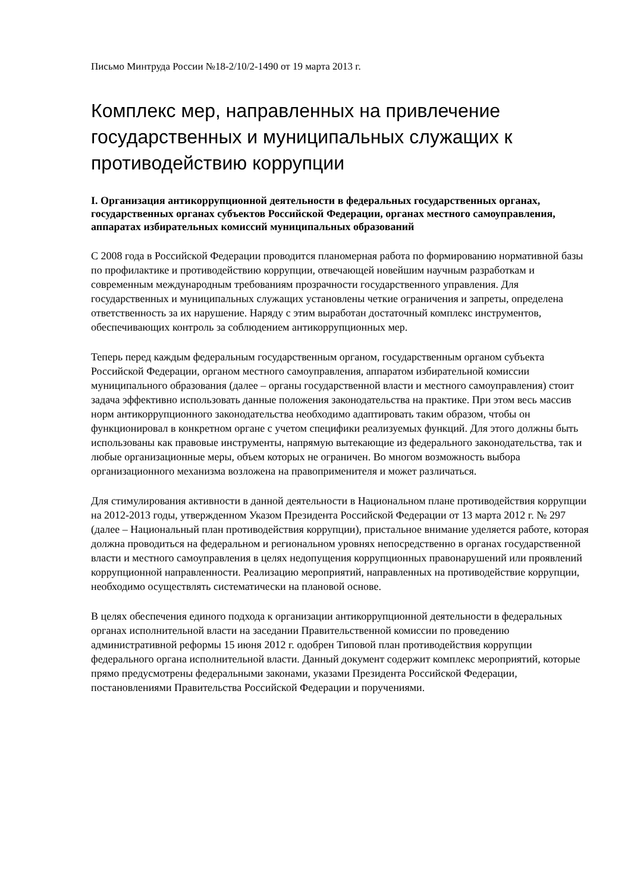Письмо Минтруда России №18-2/10/2-1490 от 19 марта 2013 г.
Комплекс мер, направленных на привлечение государственных и муниципальных служащих к противодействию коррупции
I. Организация антикоррупционной деятельности в федеральных государственных органах, государственных органах субъектов Российской Федерации, органах местного самоуправления, аппаратах избирательных комиссий муниципальных образований
С 2008 года в Российской Федерации проводится планомерная работа по формированию нормативной базы по профилактике и противодействию коррупции, отвечающей новейшим научным разработкам и современным международным требованиям прозрачности государственного управления. Для государственных и муниципальных служащих установлены четкие ограничения и запреты, определена ответственность за их нарушение. Наряду с этим выработан достаточный комплекс инструментов, обеспечивающих контроль за соблюдением антикоррупционных мер.
Теперь перед каждым федеральным государственным органом, государственным органом субъекта Российской Федерации, органом местного самоуправления, аппаратом избирательной комиссии муниципального образования (далее – органы государственной власти и местного самоуправления) стоит задача эффективно использовать данные положения законодательства на практике. При этом весь массив норм антикоррупционного законодательства необходимо адаптировать таким образом, чтобы он функционировал в конкретном органе с учетом специфики реализуемых функций. Для этого должны быть использованы как правовые инструменты, напрямую вытекающие из федерального законодательства, так и любые организационные меры, объем которых не ограничен. Во многом возможность выбора организационного механизма возложена на правоприменителя и может различаться.
Для стимулирования активности в данной деятельности в Национальном плане противодействия коррупции на 2012-2013 годы, утвержденном Указом Президента Российской Федерации от 13 марта 2012 г. № 297 (далее – Национальный план противодействия коррупции), пристальное внимание уделяется работе, которая должна проводиться на федеральном и региональном уровнях непосредственно в органах государственной власти и местного самоуправления в целях недопущения коррупционных правонарушений или проявлений коррупционной направленности. Реализацию мероприятий, направленных на противодействие коррупции, необходимо осуществлять систематически на плановой основе.
В целях обеспечения единого подхода к организации антикоррупционной деятельности в федеральных органах исполнительной власти на заседании Правительственной комиссии по проведению административной реформы 15 июня 2012 г. одобрен Типовой план противодействия коррупции федерального органа исполнительной власти. Данный документ содержит комплекс мероприятий, которые прямо предусмотрены федеральными законами, указами Президента Российской Федерации, постановлениями Правительства Российской Федерации и поручениями.